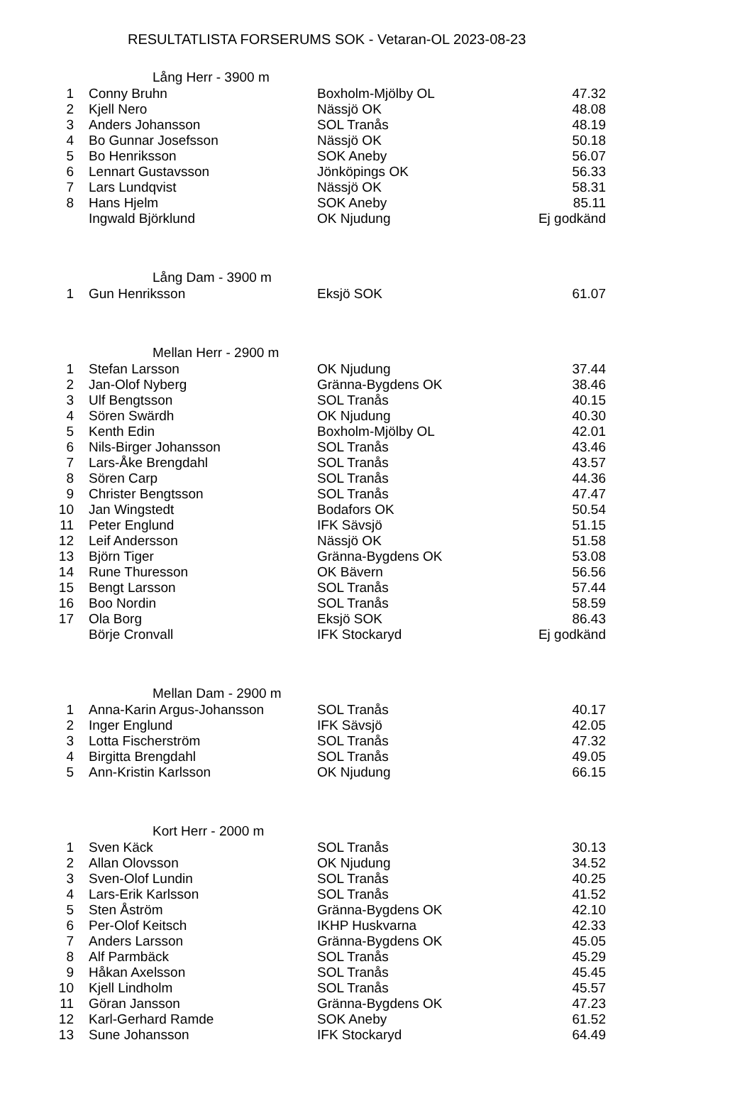RESULTATLISTA FORSERUMS SOK - Vetaran-OL 2023-08-23
| Lång Herr - 3900 m | | | |
| --- | --- | --- | --- |
| 1 | Conny Bruhn | Boxholm-Mjölby OL | 47.32 |
| 2 | Kjell Nero | Nässjö OK | 48.08 |
| 3 | Anders Johansson | SOL Tranås | 48.19 |
| 4 | Bo Gunnar Josefsson | Nässjö OK | 50.18 |
| 5 | Bo Henriksson | SOK Aneby | 56.07 |
| 6 | Lennart Gustavsson | Jönköpings OK | 56.33 |
| 7 | Lars Lundqvist | Nässjö OK | 58.31 |
| 8 | Hans Hjelm | SOK Aneby | 85.11 |
| | Ingwald Björklund | OK Njudung | Ej godkänd |
| Lång Dam - 3900 m | | | |
| 1 | Gun Henriksson | Eksjö SOK | 61.07 |
| Mellan Herr - 2900 m | | | |
| 1 | Stefan Larsson | OK Njudung | 37.44 |
| 2 | Jan-Olof Nyberg | Gränna-Bygdens OK | 38.46 |
| 3 | Ulf Bengtsson | SOL Tranås | 40.15 |
| 4 | Sören Swärdh | OK Njudung | 40.30 |
| 5 | Kenth Edin | Boxholm-Mjölby OL | 42.01 |
| 6 | Nils-Birger Johansson | SOL Tranås | 43.46 |
| 7 | Lars-Åke Brengdahl | SOL Tranås | 43.57 |
| 8 | Sören Carp | SOL Tranås | 44.36 |
| 9 | Christer Bengtsson | SOL Tranås | 47.47 |
| 10 | Jan Wingstedt | Bodafors OK | 50.54 |
| 11 | Peter Englund | IFK Sävsjö | 51.15 |
| 12 | Leif Andersson | Nässjö OK | 51.58 |
| 13 | Björn Tiger | Gränna-Bygdens OK | 53.08 |
| 14 | Rune Thuresson | OK Bävern | 56.56 |
| 15 | Bengt Larsson | SOL Tranås | 57.44 |
| 16 | Boo Nordin | SOL Tranås | 58.59 |
| 17 | Ola Borg | Eksjö SOK | 86.43 |
| | Börje Cronvall | IFK Stockaryd | Ej godkänd |
| Mellan Dam - 2900 m | | | |
| 1 | Anna-Karin Argus-Johansson | SOL Tranås | 40.17 |
| 2 | Inger Englund | IFK Sävsjö | 42.05 |
| 3 | Lotta Fischerström | SOL Tranås | 47.32 |
| 4 | Birgitta Brengdahl | SOL Tranås | 49.05 |
| 5 | Ann-Kristin Karlsson | OK Njudung | 66.15 |
| Kort Herr - 2000 m | | | |
| 1 | Sven Käck | SOL Tranås | 30.13 |
| 2 | Allan Olovsson | OK Njudung | 34.52 |
| 3 | Sven-Olof Lundin | SOL Tranås | 40.25 |
| 4 | Lars-Erik Karlsson | SOL Tranås | 41.52 |
| 5 | Sten Åström | Gränna-Bygdens OK | 42.10 |
| 6 | Per-Olof Keitsch | IKHP Huskvarna | 42.33 |
| 7 | Anders Larsson | Gränna-Bygdens OK | 45.05 |
| 8 | Alf Parmbäck | SOL Tranås | 45.29 |
| 9 | Håkan Axelsson | SOL Tranås | 45.45 |
| 10 | Kjell Lindholm | SOL Tranås | 45.57 |
| 11 | Göran Jansson | Gränna-Bygdens OK | 47.23 |
| 12 | Karl-Gerhard Ramde | SOK Aneby | 61.52 |
| 13 | Sune Johansson | IFK Stockaryd | 64.49 |